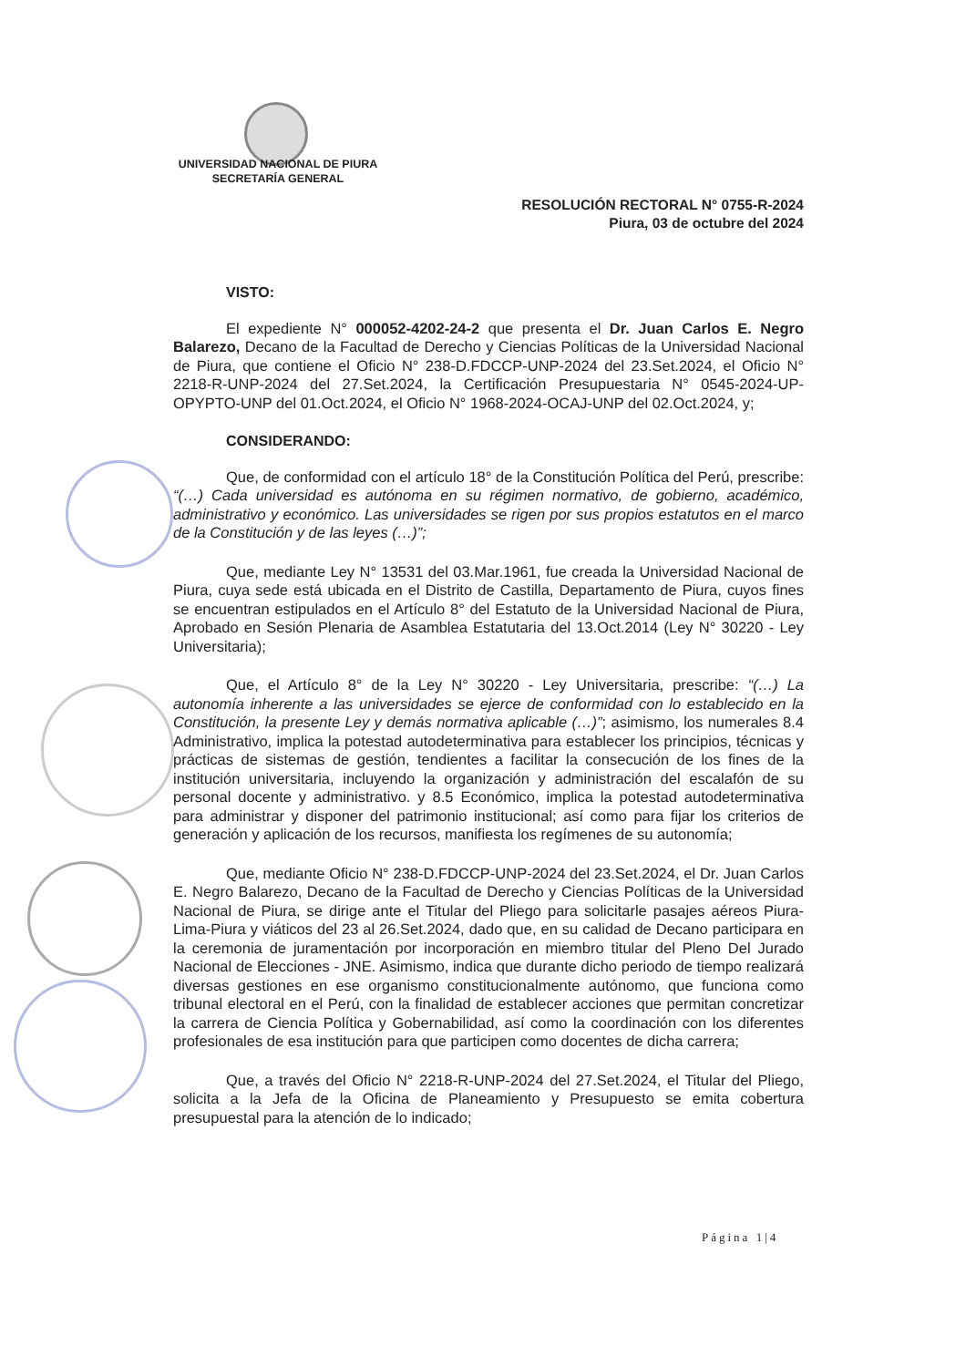UNIVERSIDAD NACIONAL DE PIURA
SECRETARÍA GENERAL
RESOLUCIÓN RECTORAL N° 0755-R-2024
Piura, 03 de octubre del 2024
VISTO:
El expediente N° 000052-4202-24-2 que presenta el Dr. Juan Carlos E. Negro Balarezo, Decano de la Facultad de Derecho y Ciencias Políticas de la Universidad Nacional de Piura, que contiene el Oficio N° 238-D.FDCCP-UNP-2024 del 23.Set.2024, el Oficio N° 2218-R-UNP-2024 del 27.Set.2024, la Certificación Presupuestaria N° 0545-2024-UP-OPYPTO-UNP del 01.Oct.2024, el Oficio N° 1968-2024-OCAJ-UNP del 02.Oct.2024, y;
CONSIDERANDO:
Que, de conformidad con el artículo 18° de la Constitución Política del Perú, prescribe: “(…) Cada universidad es autónoma en su régimen normativo, de gobierno, académico, administrativo y económico. Las universidades se rigen por sus propios estatutos en el marco de la Constitución y de las leyes (…)”;
Que, mediante Ley N° 13531 del 03.Mar.1961, fue creada la Universidad Nacional de Piura, cuya sede está ubicada en el Distrito de Castilla, Departamento de Piura, cuyos fines se encuentran estipulados en el Artículo 8° del Estatuto de la Universidad Nacional de Piura, Aprobado en Sesión Plenaria de Asamblea Estatutaria del 13.Oct.2014 (Ley N° 30220 - Ley Universitaria);
Que, el Artículo 8° de la Ley N° 30220 - Ley Universitaria, prescribe: “(…) La autonomía inherente a las universidades se ejerce de conformidad con lo establecido en la Constitución, la presente Ley y demás normativa aplicable (…)”; asimismo, los numerales 8.4 Administrativo, implica la potestad autodeterminativa para establecer los principios, técnicas y prácticas de sistemas de gestión, tendientes a facilitar la consecución de los fines de la institución universitaria, incluyendo la organización y administración del escalafón de su personal docente y administrativo. y 8.5 Económico, implica la potestad autodeterminativa para administrar y disponer del patrimonio institucional; así como para fijar los criterios de generación y aplicación de los recursos, manifiesta los regímenes de su autonomía;
Que, mediante Oficio N° 238-D.FDCCP-UNP-2024 del 23.Set.2024, el Dr. Juan Carlos E. Negro Balarezo, Decano de la Facultad de Derecho y Ciencias Políticas de la Universidad Nacional de Piura, se dirige ante el Titular del Pliego para solicitarle pasajes aéreos Piura-Lima-Piura y viáticos del 23 al 26.Set.2024, dado que, en su calidad de Decano participara en la ceremonia de juramentación por incorporación en miembro titular del Pleno Del Jurado Nacional de Elecciones - JNE. Asimismo, indica que durante dicho periodo de tiempo realizará diversas gestiones en ese organismo constitucionalmente autónomo, que funciona como tribunal electoral en el Perú, con la finalidad de establecer acciones que permitan concretizar la carrera de Ciencia Política y Gobernabilidad, así como la coordinación con los diferentes profesionales de esa institución para que participen como docentes de dicha carrera;
Que, a través del Oficio N° 2218-R-UNP-2024 del 27.Set.2024, el Titular del Pliego, solicita a la Jefa de la Oficina de Planeamiento y Presupuesto se emita cobertura presupuestal para la atención de lo indicado;
Página 1|4